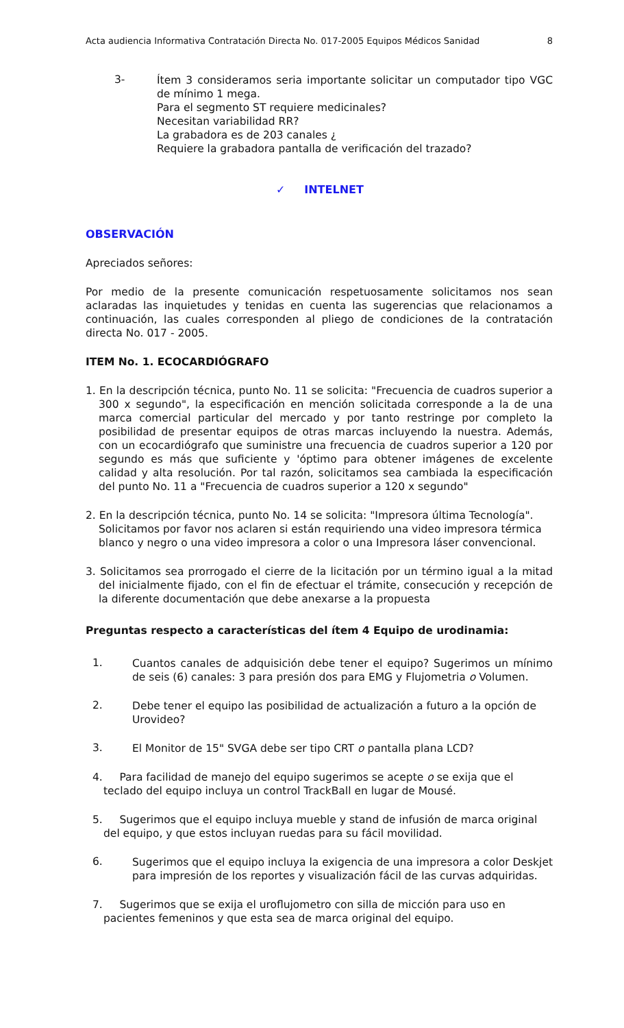Acta audiencia Informativa Contratación Directa No. 017-2005 Equipos Médicos Sanidad 8
3-
Ítem 3 consideramos seria importante solicitar un computador tipo VGC de mínimo 1 mega.
Para el segmento ST requiere medicinales?
Necesitan variabilidad RR?
La grabadora es de 203 canales ¿
Requiere la grabadora pantalla de verificación del trazado?
✓ INTELNET
OBSERVACIÓN
Apreciados señores:
Por medio de la presente comunicación respetuosamente solicitamos nos sean aclaradas las inquietudes y tenidas en cuenta las sugerencias que relacionamos a continuación, las cuales corresponden al pliego de condiciones de la contratación directa No. 017 - 2005.
ITEM No. 1. ECOCARDIÓGRAFO
1. En la descripción técnica, punto No. 11 se solicita: "Frecuencia de cuadros superior a 300 x segundo", la especificación en mención solicitada corresponde a la de una marca comercial particular del mercado y por tanto restringe por completo la posibilidad de presentar equipos de otras marcas incluyendo la nuestra. Además, con un ecocardiógrafo que suministre una frecuencia de cuadros superior a 120 por segundo es más que suficiente y 'óptimo para obtener imágenes de excelente calidad y alta resolución. Por tal razón, solicitamos sea cambiada la especificación del punto No. 11 a "Frecuencia de cuadros superior a 120 x segundo"
2. En la descripción técnica, punto No. 14 se solicita: "Impresora última Tecnología".
Solicitamos por favor nos aclaren si están requiriendo una video impresora térmica blanco y negro o una video impresora a color o una Impresora láser convencional.
3. Solicitamos sea prorrogado el cierre de la licitación por un término igual a la mitad del inicialmente fijado, con el fin de efectuar el trámite, consecución y recepción de la diferente documentación que debe anexarse a la propuesta
Preguntas respecto a características del ítem 4 Equipo de urodinamia:
1.
Cuantos canales de adquisición debe tener el equipo? Sugerimos un mínimo de seis (6) canales: 3 para presión dos para EMG y Flujometria o Volumen.
2.
Debe tener el equipo las posibilidad de actualización a futuro a la opción de Urovideo?
3.
El Monitor de 15" SVGA debe ser tipo CRT o pantalla plana LCD?
4. Para facilidad de manejo del equipo sugerimos se acepte o se exija que el teclado del equipo incluya un control TrackBall en lugar de Mousé.
5. Sugerimos que el equipo incluya mueble y stand de infusión de marca original del equipo, y que estos incluyan ruedas para su fácil movilidad.
6.
Sugerimos que el equipo incluya la exigencia de una impresora a color Deskjet para impresión de los reportes y visualización fácil de las curvas adquiridas.
7. Sugerimos que se exija el uroflujometro con silla de micción para uso en pacientes femeninos y que esta sea de marca original del equipo.